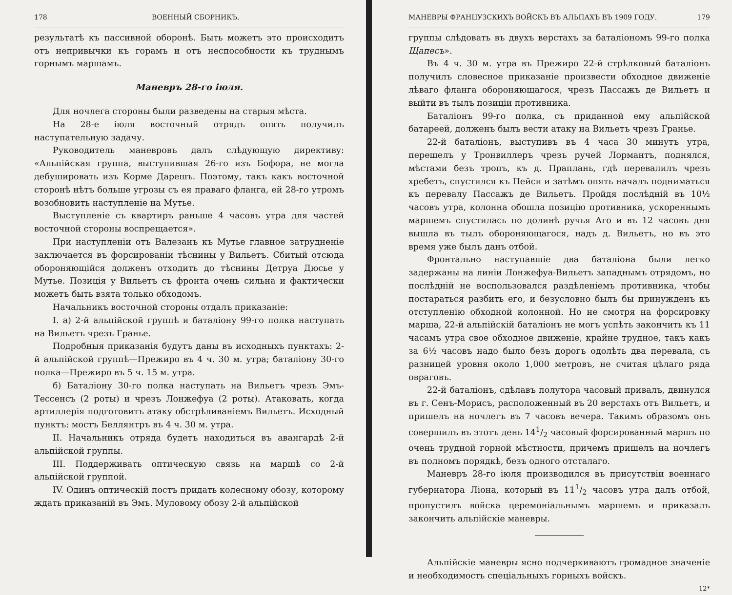178 ВОЕННЫЙ СБОРНИКЪ.
результатѣ къ пассивной оборонѣ. Быть можетъ это происходитъ отъ непривычки къ горамъ и отъ неспособности къ труднымъ горнымъ маршамъ.
Маневръ 28-го іюля.
Для ночлега стороны были разведены на старыя мѣста.
На 28-е іюля восточный отрядъ опять получилъ наступательную задачу.
Руководитель маневровъ далъ слѣдующую директиву: «Альпійская группа, выступившая 26-го изъ Бофора, не могла дебушировать изъ Корме Дарешъ. Поэтому, такъ какъ восточной сторонѣ нѣтъ больше угрозы съ ея праваго фланга, ей 28-го утромъ возобновить наступленіе на Мутье.
Выступленіе съ квартиръ раньше 4 часовъ утра для частей восточной стороны воспрещается».
При наступленіи отъ Валезанъ къ Мутье главное затрудненіе заключается въ форсированіи тѣснины у Вильетъ. Сбитый отсюда обороняющійся долженъ отходить до тѣснины Детруа Дюсье у Мутье. Позиція у Вильетъ съ фронта очень сильна и фактически можетъ быть взята только обходомъ.
Начальникъ восточной стороны отдалъ приказаніе:
I. а) 2-й альпійской группѣ и баталіону 99-го полка наступать на Вильетъ чрезъ Гранье.
Подробныя приказанія будутъ даны въ исходныхъ пунктахъ: 2-й альпійской группѣ—Прежиро въ 4 ч. 30 м. утра; баталіону 30-го полка—Прежиро въ 5 ч. 15 м. утра.
б) Баталіону 30-го полка наступать на Вильетъ чрезъ Эмъ-Тессенсъ (2 роты) и чрезъ Лонжефуа (2 роты). Атаковать, когда артиллерія подготовитъ атаку обстрѣливаніемъ Вильетъ. Исходный пунктъ: мостъ Беллянтръ въ 4 ч. 30 м. утра.
II. Начальникъ отряда будетъ находиться въ авангардѣ 2-й альпійской группы.
III. Поддерживать оптическую связь на маршѣ со 2-й альпійской группой.
IV. Одинъ оптическій постъ придать колесному обозу, которому ждать приказаній въ Эмъ. Муловому обозу 2-й альпійской
МАНЕВРЫ ФРАНЦУЗСКИХЪ ВОЙСКЪ ВЪ АЛЬПАХЪ ВЪ 1909 ГОДУ. 179
группы слѣдовать въ двухъ верстахъ за баталіономъ 99-го полка Щапесъ».
Въ 4 ч. 30 м. утра въ Прежиро 22-й стрѣлковый баталіонъ получилъ словесное приказаніе произвести обходное движеніе лѣваго фланга обороняющагося, чрезъ Пассажъ де Вильетъ и выйти въ тылъ позиціи противника.
Баталіонъ 99-го полка, съ приданной ему альпійской батареей, долженъ былъ вести атаку на Вильетъ чрезъ Гранье.
22-й баталіонъ, выступивъ въ 4 часа 30 минутъ утра, перешелъ у Тронвиллеръ чрезъ ручей Лормантъ, поднялся, мѣстами безъ тропъ, къ д. Праплань, гдѣ перевалилъ чрезъ хребетъ, спустился къ Пейси и затѣмъ опять началъ подниматься къ перевалу Пассажъ де Вильетъ. Пройдя послѣдній въ 10½ часовъ утра, колонна обошла позицію противника, ускореннымъ маршемъ спустилась по долинѣ ручья Аго и въ 12 часовъ дня вышла въ тылъ обороняющагося, надъ д. Вильетъ, но въ это время уже былъ данъ отбой.
Фронтально наступавшіе два баталіона были легко задержаны на линіи Лонжефуа-Вильетъ западнымъ отрядомъ, но послѣдній не воспользовался раздѣленіемъ противника, чтобы постараться разбить его, и безусловно былъ бы принужденъ къ отступленію обходной колонной. Но не смотря на форсировку марша, 22-й альпійскій баталіонъ не могъ успѣть закончить къ 11 часамъ утра свое обходное движеніе, крайне трудное, такъ какъ за 6½ часовъ надо было безъ дорогъ одолѣть два перевала, съ разницей уровня около 1,000 метровъ, не считая цѣлаго ряда овраговъ.
22-й баталіонъ, сдѣлавъ полутора часовый привалъ, двинулся въ г. Сенъ-Морисъ, расположенный въ 20 верстахъ отъ Вильетъ, и пришелъ на ночлегъ въ 7 часовъ вечера. Такимъ образомъ онъ совершилъ въ этотъ день 141/2 часовый форсированный маршъ по очень трудной горной мѣстности, причемъ пришелъ на ночлегъ въ полномъ порядкѣ, безъ одного отсталаго.
Маневръ 28-го іюля производился въ присутствіи военнаго губернатора Ліона, который въ 111/2 часовъ утра далъ отбой, пропустилъ войска церемоніальнымъ маршемъ и приказалъ закончить альпійскіе маневры.
Альпійскіе маневры ясно подчеркиваютъ громадное значеніе и необходимость спеціальныхъ горныхъ войскъ.
12*